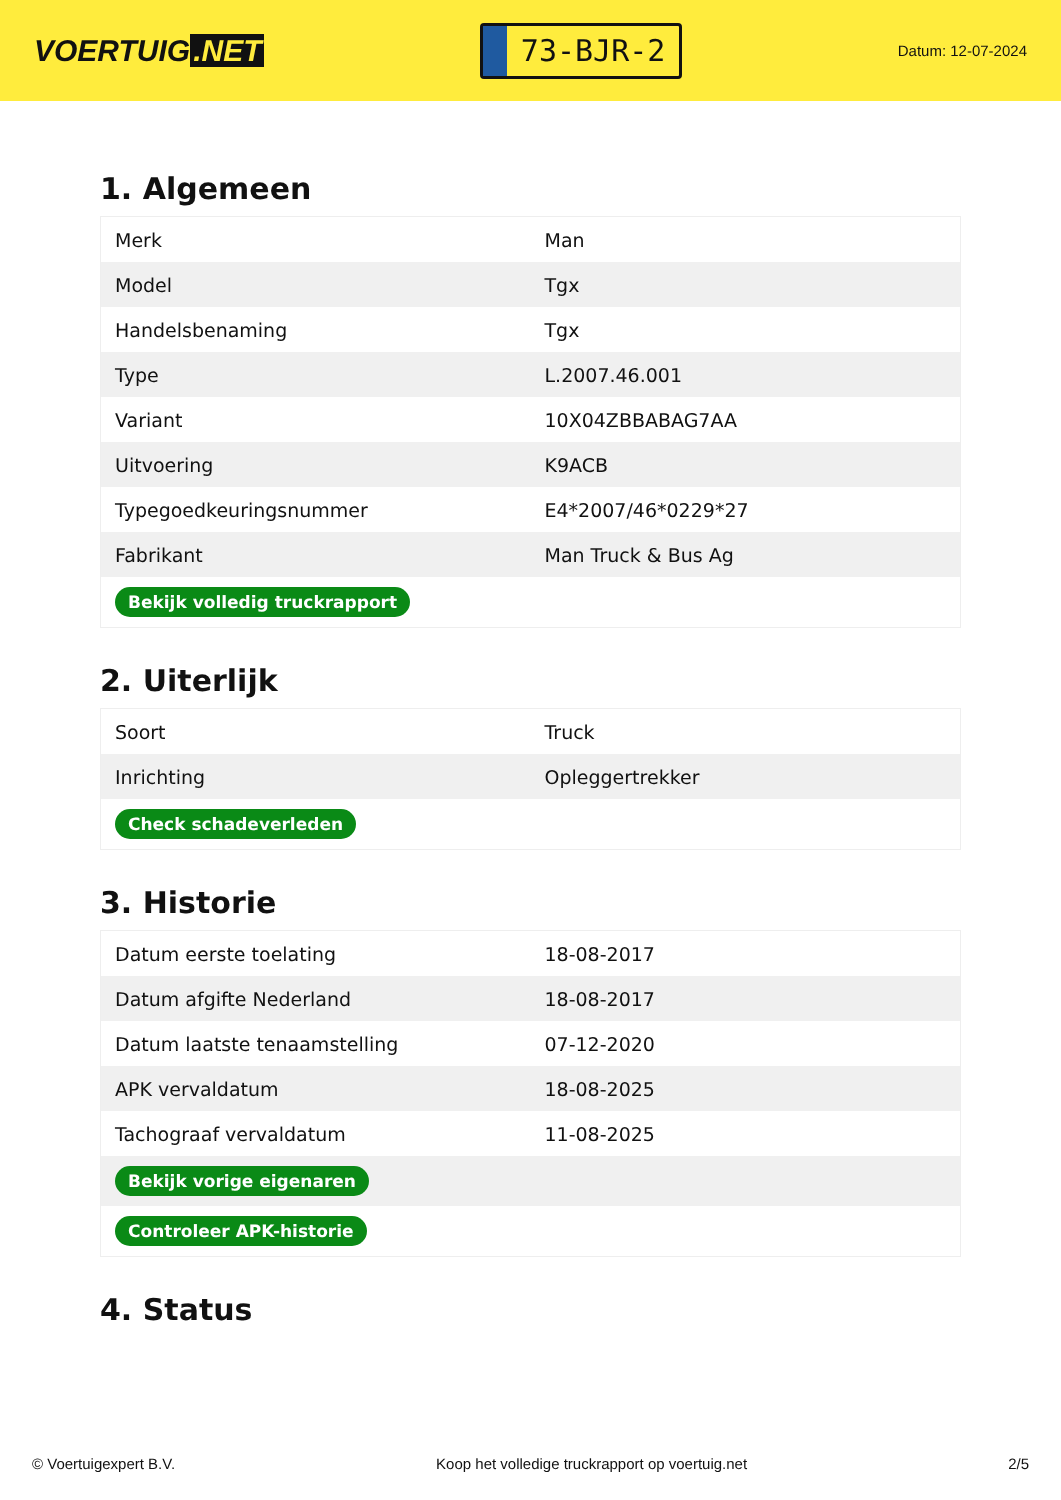VOERTUIG.NET
73-BJR-2
Datum: 12-07-2024
1. Algemeen
| Merk | Man |
| Model | Tgx |
| Handelsbenaming | Tgx |
| Type | L.2007.46.001 |
| Variant | 10X04ZBBABAG7AA |
| Uitvoering | K9ACB |
| Typegoedkeuringsnummer | E4*2007/46*0229*27 |
| Fabrikant | Man Truck & Bus Ag |
| Bekijk volledig truckrapport | |
2. Uiterlijk
| Soort | Truck |
| Inrichting | Opleggertrekker |
| Check schadeverleden | |
3. Historie
| Datum eerste toelating | 18-08-2017 |
| Datum afgifte Nederland | 18-08-2017 |
| Datum laatste tenaamstelling | 07-12-2020 |
| APK vervaldatum | 18-08-2025 |
| Tachograaf vervaldatum | 11-08-2025 |
| Bekijk vorige eigenaren | |
| Controleer APK-historie | |
4. Status
© Voertuigexpert B.V. Koop het volledige truckrapport op voertuig.net 2/5